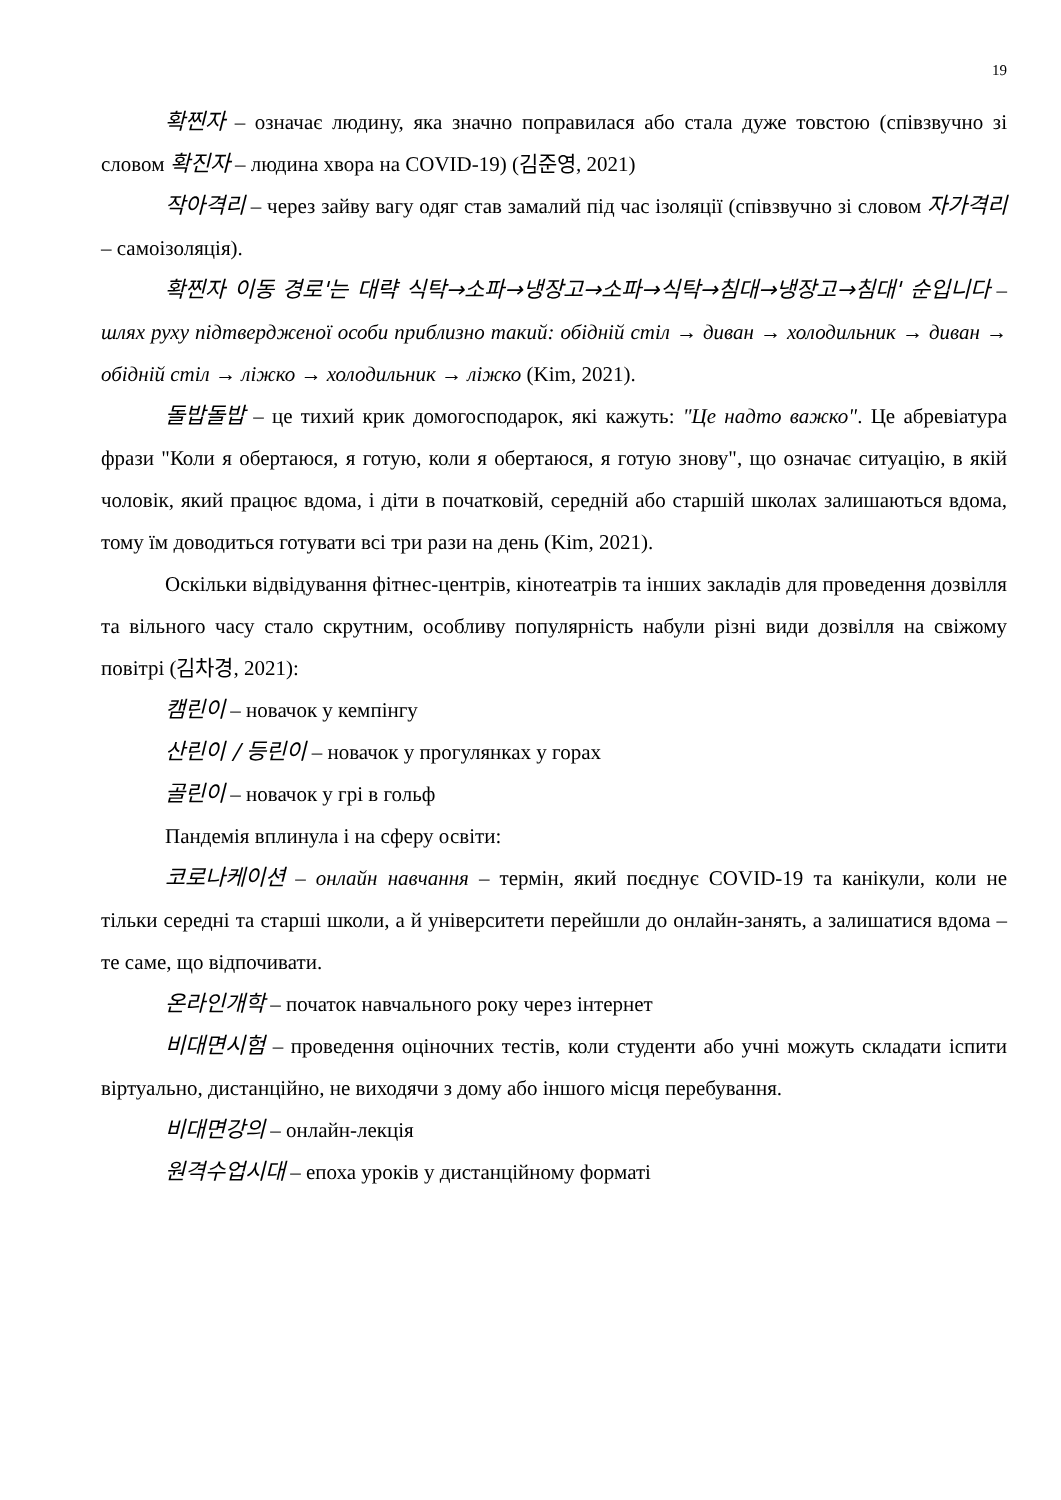19
확찐자 – означає людину, яка значно поправилася або стала дуже товстою (співзвучно зі словом 확진자 – людина хвора на COVID-19) (김준영, 2021)
작아격리 – через зайву вагу одяг став замалий під час ізоляції (співзвучно зі словом 자가격리 – самоізоляція).
확찐자 이동 경로'는 대략 식탁→소파→냉장고→소파→식탁→침대→냉장고→침대' 순입니다 – шлях руху підтвердженої особи приблизно такий: обідній стіл → диван → холодильник → диван → обідній стіл → ліжко → холодильник → ліжко (Kim, 2021).
돌밥돌밥 – це тихий крик домогосподарок, які кажуть: "Це надто важко". Це абревіатура фрази "Коли я обертаюся, я готую, коли я обертаюся, я готую знову", що означає ситуацію, в якій чоловік, який працює вдома, і діти в початковій, середній або старшій школах залишаються вдома, тому їм доводиться готувати всі три рази на день (Kim, 2021).
Оскільки відвідування фітнес-центрів, кінотеатрів та інших закладів для проведення дозвілля та вільного часу стало скрутним, особливу популярність набули різні види дозвілля на свіжому повітрі (김차경, 2021):
캠린이 – новачок у кемпінгу
산린이 / 등린이 – новачок у прогулянках у горах
골린이 – новачок у грі в гольф
Пандемія вплинула і на сферу освіти:
코로나케이션 – онлайн навчання – термін, який поєднує COVID-19 та канікули, коли не тільки середні та старші школи, а й університети перейшли до онлайн-занять, а залишатися вдома – те саме, що відпочивати.
온라인개학 – початок навчального року через інтернет
비대면시험 – проведення оціночних тестів, коли студенти або учні можуть складати іспити віртуально, дистанційно, не виходячи з дому або іншого місця перебування.
비대면강의 – онлайн-лекція
원격수업시대 – епоха уроків у дистанційному форматі